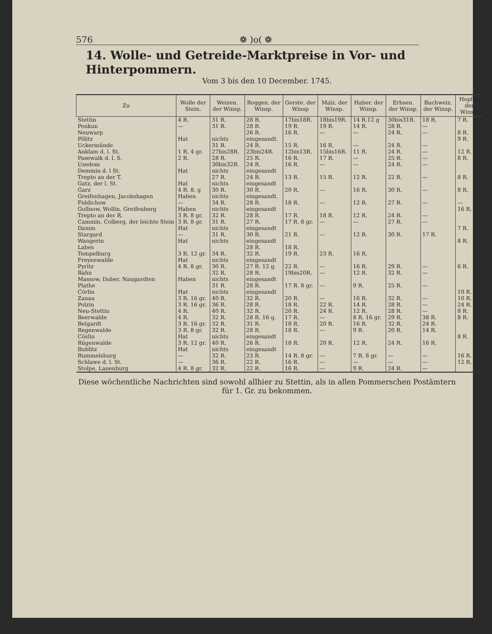576 ❁ )o( ❁
14. Wolle- und Getreide-Marktpreise in Vor- und Hinterpommern.
Vom 3 bis den 10 December. 1745.
| Zu | Wolle der Stein. | Weizen. der Winsp. | Roggen. der Winsp. | Gerste. der Winsp | Malz. der Winsp. | Haber. der Winsp. | Erbsen. der Winsp. | Buchweiz. der Winsp. | Hopfen der Winsp. |
| --- | --- | --- | --- | --- | --- | --- | --- | --- | --- |
| Stettin | 4 R. | 31 R. | 28 R. | 17bis18R. | 18bis19R. | 14 R.12 g | 30bis31R. | 18 R. | 7 R. |
| Penkun | — | 31 R. | 28 R. | 19 R. | 19 R. | 14 R. | 28 R. | — | |
| Neuwarp | | | 26 R. | 16 R. | — | — | 24 R. | — | 8 R. |
| Pölitz | Hat | nichts | eingesandt. | | | | | | 9 R. |
| Uckermünde | | 31 R. | 24 R. | 15 R. | 16 R. | — | 24 R. | — | |
| Anklam d. l. St. | 1 R. 4 gr. | 27bis28R. | 23bis24R. | 12bis13R. | 15bis16R. | 11 R. | 24 R. | — | 12 R. |
| Pasewalk d. l. S. | 2 R. | 28 R. | 25 R. | 16 R. | 17 R. | — | 25 R. | — | 8 R. |
| Usedom | | 30bis32R. | 24 R. | 16 R. | — | — | 24 R. | — | |
| Demmin d. l St. | Hat | nichts | eingesandt | | | | | | |
| Trepto an der T. | | 27 R. | 24 R. | 13 R. | 15 R. | 12 R. | 22 R. | — | 8 R. |
| Gatz, der l. St. | Hat | nichts | eingesandt | | | | | | |
| Garz | 4 R. 8. g | 30 R. | 30 R. | 20 R. | — | 16 R. | 30 R. | — | 8 R. |
| Greifenhagen, Jacobshagen | Haben | nichts | eingesandt. | | | | | | |
| Fiddichow | — | 34 R. | 28 R. | 18 R. | — | 12 R. | 27 R. | — | — |
| Gollnow, Wollin, Greifenberg | Haben | nichts | eingesandt | | | | | | 16 R. |
| Trepto an der R. | 3 R. 8 gr. | 32 R. | 28 R. | 17 R. | 18 R. | 12 R. | 24 R. | — | |
| Cammin, Colberg, der leichte Stein | 3 R. 8 gr. | 31 R. | 27 R. | 17 R. 8 gr. | — | — | 27 R. | — | |
| Damm | Hat | nichts | eingesandt | | | | | | 7 R. |
| Stargard | — | 31 R. | 30 R. | 21 R. | — | 12 R. | 30 R. | 17 R. | |
| Wangerin | Hat | nichts | eingesandt | | | | | | 8 R. |
| Labes | | | 28 R. | 18 R. | | | | | |
| Tempelburg | 3 R. 12 gr. | 34 R. | 32 R. | 19 R. | 23 R. | 16 R. | | | |
| Freyenwalde | Hat | nichts | eingesandt | | | | | | |
| Pyritz | 4 R. 8 gr. | 30 R. | 27 R. 12 g. | 22 R. | — | 16 R. | 29 R. | — | 6 R. |
| Bahn | | 32 R. | 28 R. | 19bis20R. | — | 12 R. | 32 R. | — | |
| Massow, Daber, Naugardten | Haben | nichts | eingesandt | | | | | | |
| Plathe | | 31 R. | 28 R. | 17 R. 8 gr. | — | 9 R. | 25 R. | — | |
| Cörlin | Hat | nichts | eingesandt | | | | | | 10 R. |
| Zanau | 3 R. 16 gr. | 40 R. | 32 R. | 20 R. | — | 16 R. | 32 R. | — | 10 R. |
| Polzin | 3 R. 16 gr. | 36 R. | 28 R. | 18 R. | 22 R. | 14 R. | 28 R. | — | 24 R. |
| Neu-Stettin | 4 R. | 40 R. | 32 R. | 20 R. | 24 R. | 12 R. | 28 R. | — | 8 R. |
| Beerwalde | 4 R. | 32 R. | 28 R. 16 g. | 17 R. | — | 8 R. 16 gr. | 29 R. | 38 R. | 8 R. |
| Belgardt | 3 R. 16 gr. | 32 R. | 31 R. | 18 R. | 20 R. | 16 R. | 32 R. | 24 R. | |
| Regenwalde | 3 R. 8 gr. | 32 R. | 28 R. | 18 R. | — | 9 R. | 20 R. | 14 R. | |
| Cöslin | Hat | nichts | eingesandt | | | | | | 8 R. |
| Rügenwalde | 3 R. 12 gr. | 40 R. | 26 R. | 18 R. | 20 R. | 12 R. | 24 R. | 16 R. | |
| Bublitz | Hat | nichts | eingesandt | | | | | | |
| Rummelsburg | — | 32 R. | 23 R. | 14 R. 8 gr. | — | 7 R. 8 gr. | — | — | 16 R. |
| Schlawe d. l. St. | — | 36 R. | 22 R. | 16 R. | — | — | — | — | 12 R. |
| Stolpe, Lauenburg | 4 R. 8 gr. | 32 R. | 22 R. | 16 R. | — | 9 R. | 24 R. | — | |
Diese wöchentliche Nachrichten sind sowohl allhier zu Stettin, als in allen Pommerschen Postämtern für 1. Gr. zu bekommen.